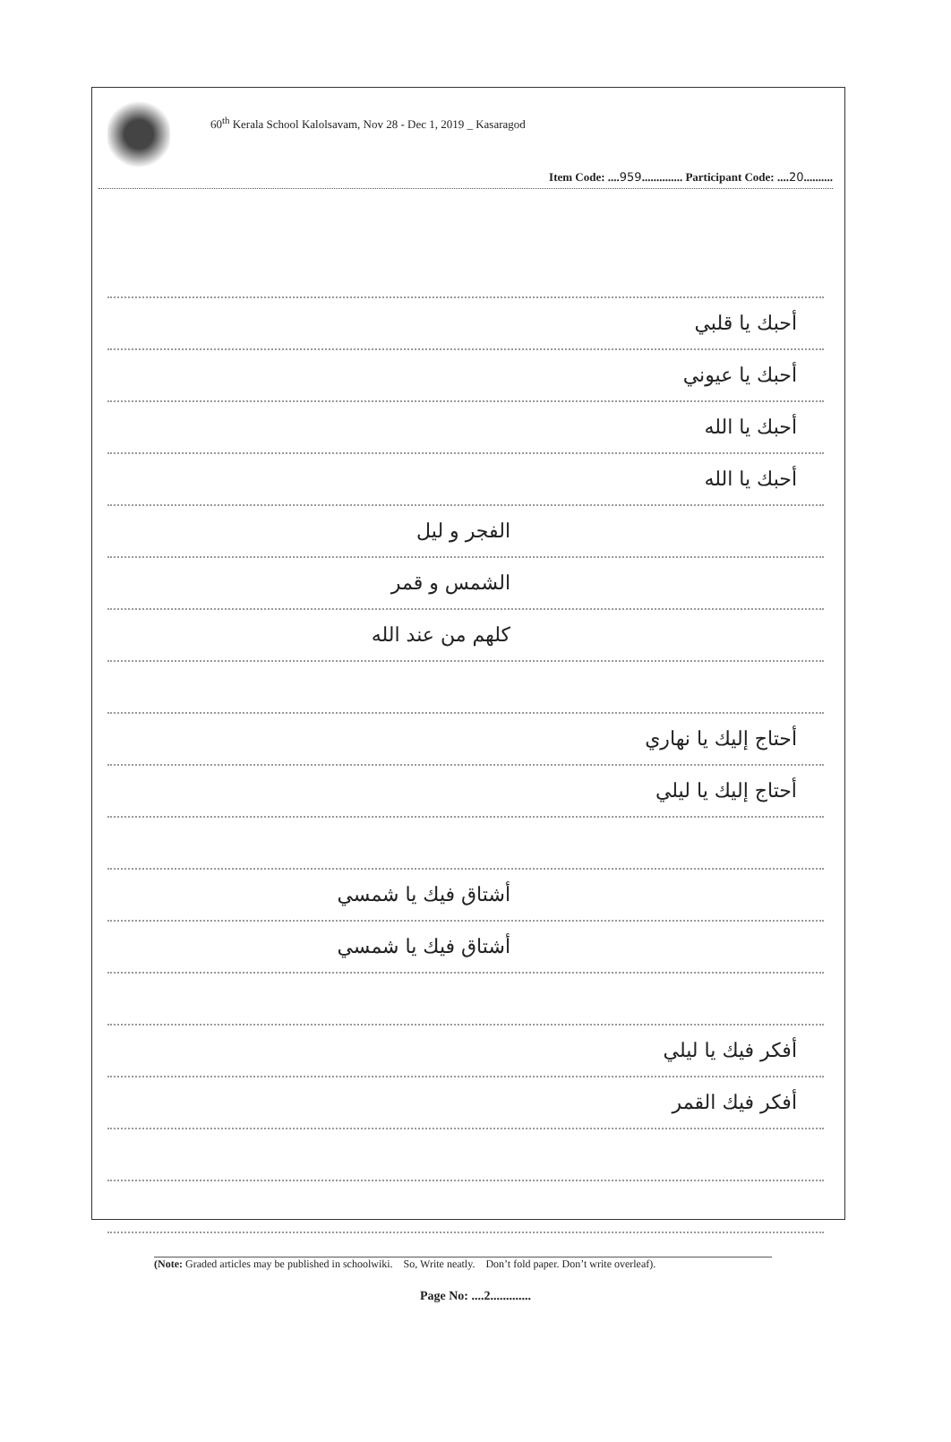60<sup>th</sup> Kerala School Kalolsavam, Nov 28 - Dec 1, 2019 _ Kasaragod
Item Code: ....959.............. Participant Code: ....20..........
أحبك يا قلبي
أحبك يا عيوني
أحبك يا الله
أحبك يا الله
الفجر و ليل
الشمس و قمر
كلهم من عند الله
أحتاج إليك يا نهاري
أحتاج إليك يا ليلي
أشتاق فيك يا شمسي
أشتاق فيك يا شمسي
أفكر فيك يا ليلي
أفكر فيك القمر
(Note: Graded articles may be published in schoolwiki. So, Write neatly. Don’t fold paper. Don’t write overleaf).
Page No: ....2.............